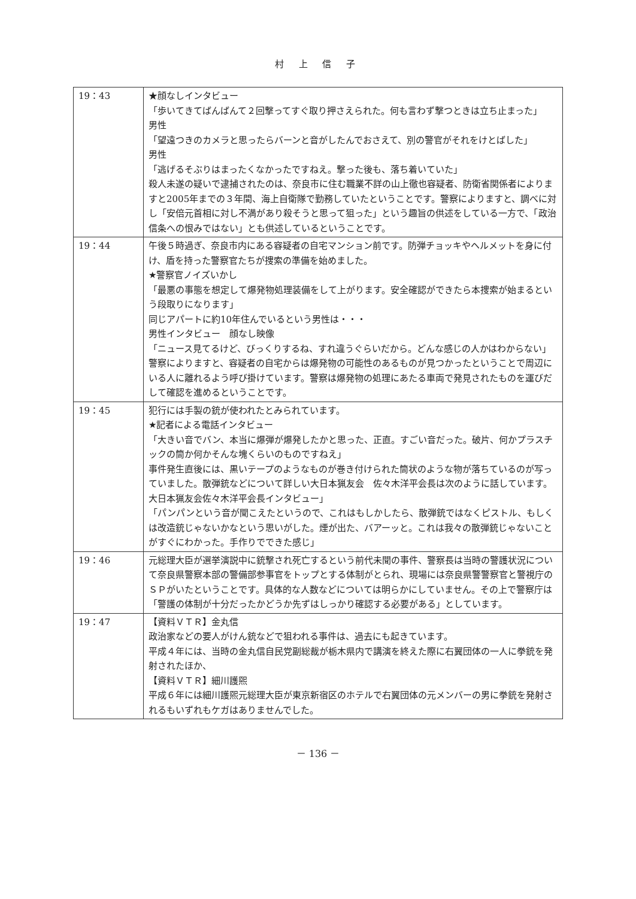村 上 信 子
| 19：43 | ★顔なしインタビュー 「歩いてきてばんばんて２回撃ってすぐ取り押さえられた。何も言わず撃つときは立ち止まった」 男性 「望遠つきのカメラと思ったらバーンと音がしたんでおさえて、別の警官がそれをけとばした」 男性 「逃げるそぶりはまったくなかったですねえ。撃った後も、落ち着いていた」 殺人未遂の疑いで逮捕されたのは、奈良市に住む職業不詳の山上徹也容疑者、防衛省関係者によりますと2005年までの３年間、海上自衛隊で勤務していたということです。警察によりますと、調べに対し「安倍元首相に対し不満があり殺そうと思って狙った」という趣旨の供述をしている一方で、「政治信条への恨みではない」とも供述しているということです。 |
| 19：44 | 午後５時過ぎ、奈良市内にある容疑者の自宅マンション前です。防弾チョッキやヘルメットを身に付け、盾を持った警察官たちが捜索の準備を始めました。 ★警察官ノイズいかし 「最悪の事態を想定して爆発物処理装備をして上がります。安全確認ができたら本捜索が始まるという段取りになります」 同じアパートに約10年住んでいるという男性は・・・ 男性インタビュー 顔なし映像 「ニュース見てるけど、びっくりするね、すれ違うぐらいだから。どんな感じの人かはわからない」 警察によりますと、容疑者の自宅からは爆発物の可能性のあるものが見つかったということで周辺にいる人に離れるよう呼び掛けています。警察は爆発物の処理にあたる車両で発見されたものを運びだして確認を進めるということです。 |
| 19：45 | 犯行には手製の銃が使われたとみられています。 ★記者による電話インタビュー 「大きい音でバン、本当に爆弾が爆発したかと思った、正直。すごい音だった。破片、何かプラスチックの筒か何かそんな塊くらいのものですねえ」 事件発生直後には、黒いテープのようなものが巻き付けられた筒状のような物が落ちているのが写っていました。散弾銃などについて詳しい大日本猟友会 佐々木洋平会長は次のように話しています。 大日本猟友会佐々木洋平会長インタビュー」 「パンパンという音が聞こえたというので、これはもしかしたら、散弾銃ではなくピストル、もしくは改造銃じゃないかなという思いがした。煙が出た、バアーッと。これは我々の散弾銃じゃないことがすぐにわかった。手作りでできた感じ」 |
| 19：46 | 元総理大臣が選挙演説中に銃撃され死亡するという前代未聞の事件、警察長は当時の警護状況について奈良県警察本部の警備部参事官をトップとする体制がとられ、現場には奈良県警警察官と警視庁のＳＰがいたということです。具体的な人数などについては明らかにしていません。その上で警察庁は「警護の体制が十分だったかどうか先ずはしっかり確認する必要がある」としています。 |
| 19：47 | 【資料ＶＴＲ】金丸信 政治家などの要人がけん銃などで狙われる事件は、過去にも起きています。 平成４年には、当時の金丸信自民党副総裁が栃木県内で講演を終えた際に右翼団体の一人に拳銃を発射されたほか、 【資料ＶＴＲ】細川護煕 平成６年には細川護煕元総理大臣が東京新宿区のホテルで右翼団体の元メンバーの男に拳銃を発射されるもいずれもケガはありませんでした。 |
－ 136 －